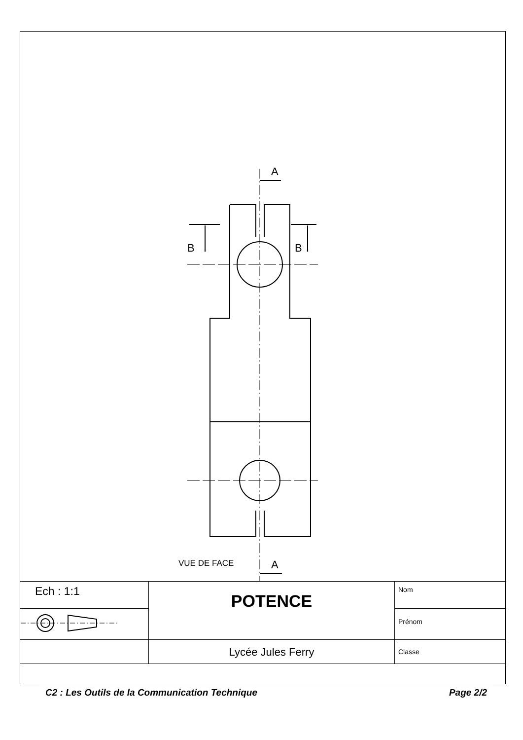A
A
B
B
VUE DE FACE
| Ech : 1:1 | POTENCE | Nom |
| | | Prénom |
| | Lycée Jules Ferry | Classe |
C2 : Les Outils de la Communication Technique Page 2/2